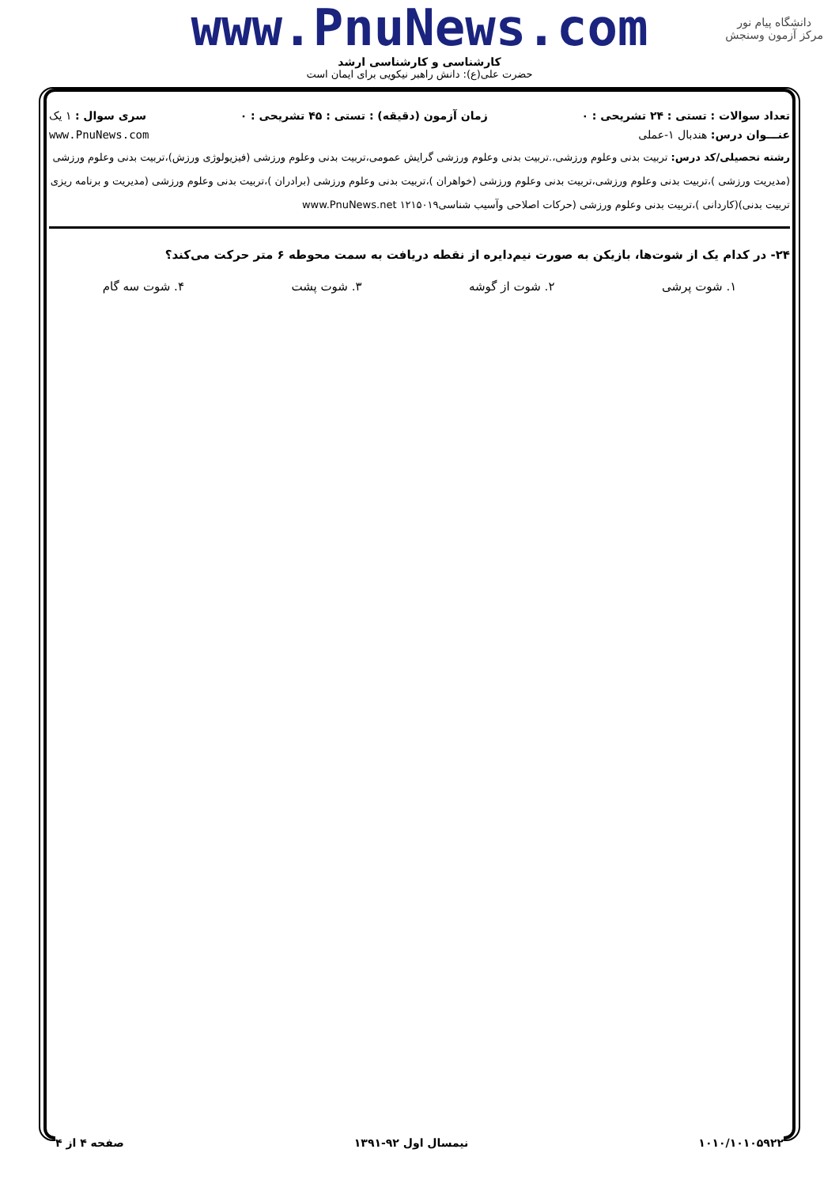دانشگاه پیام نور
مرکز آزمون وسنجش
www.PnuNews.com
کارشناسی و کارشناسی ارشد
حضرت علی(ع): دانش راهبر نیکویی برای ایمان است
تعداد سوالات : تستی : ۲۴ تشریحی : ۰ زمان آزمون (دقیقه) : تستی : ۴۵ تشریحی : ۰ سری سوال : ۱ یک
عنـــوان درس: هندبال ۱-عملی www.PnuNews.com
رشته تحصیلی/کد درس: تربیت بدنی وعلوم ورزشی،.تربیت بدنی وعلوم ورزشی گرایش عمومی،تربیت بدنی وعلوم ورزشی (فیزیولوژی ورزش)،تربیت بدنی وعلوم ورزشی (مدیریت ورزشی )،تربیت بدنی وعلوم ورزشی،تربیت بدنی وعلوم ورزشی (خواهران )،تربیت بدنی وعلوم ورزشی (برادران )،تربیت بدنی وعلوم ورزشی (مدیریت و برنامه ریزی تربیت بدنی)(کاردانی )،تربیت بدنی وعلوم ورزشی (حرکات اصلاحی وآسیب شناسی۱۲۱۵۰۱۹ www.PnuNews.net
۲۴- در کدام یک از شوت‌ها، بازیکن به صورت نیم‌دایره از نقطه دریافت به سمت محوطه ۶ متر حرکت می‌کند؟
۱. شوت پرشی ۲. شوت از گوشه ۳. شوت پشت ۴. شوت سه گام
۱۰۱۰/۱۰۱۰۵۹۲۲ نیمسال اول ۹۲-۱۳۹۱ صفحه ۴ از ۴